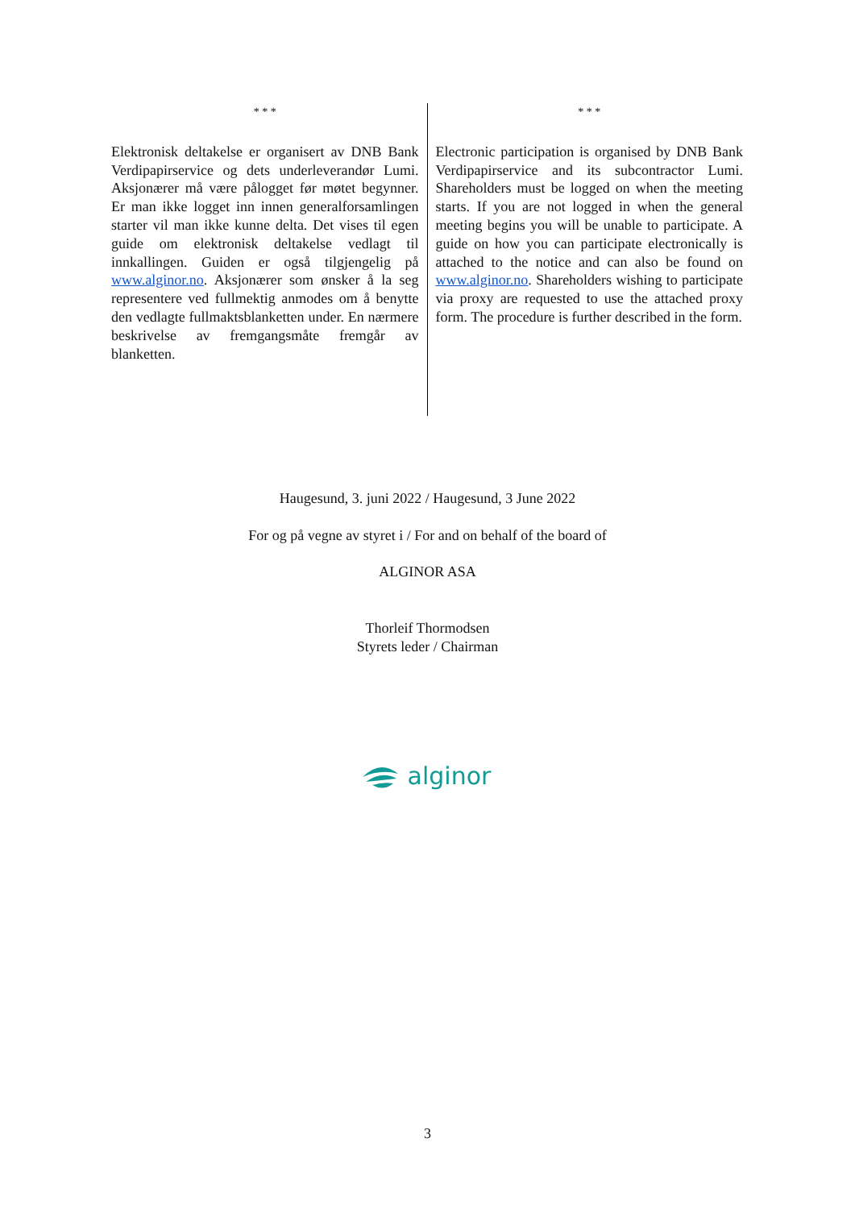* * *
Elektronisk deltakelse er organisert av DNB Bank Verdipapirservice og dets underleverandør Lumi. Aksjonærer må være pålogget før møtet begynner. Er man ikke logget inn innen generalforsamlingen starter vil man ikke kunne delta. Det vises til egen guide om elektronisk deltakelse vedlagt til innkallingen. Guiden er også tilgjengelig på www.alginor.no. Aksjonærer som ønsker å la seg representere ved fullmektig anmodes om å benytte den vedlagte fullmaktsblanketten under. En nærmere beskrivelse av fremgangsmåte fremgår av blanketten.
* * *
Electronic participation is organised by DNB Bank Verdipapirservice and its subcontractor Lumi. Shareholders must be logged on when the meeting starts. If you are not logged in when the general meeting begins you will be unable to participate. A guide on how you can participate electronically is attached to the notice and can also be found on www.alginor.no. Shareholders wishing to participate via proxy are requested to use the attached proxy form. The procedure is further described in the form.
Haugesund, 3. juni 2022 / Haugesund, 3 June 2022
For og på vegne av styret i / For and on behalf of the board of
ALGINOR ASA
Thorleif Thormodsen
Styrets leder / Chairman
alginor
3